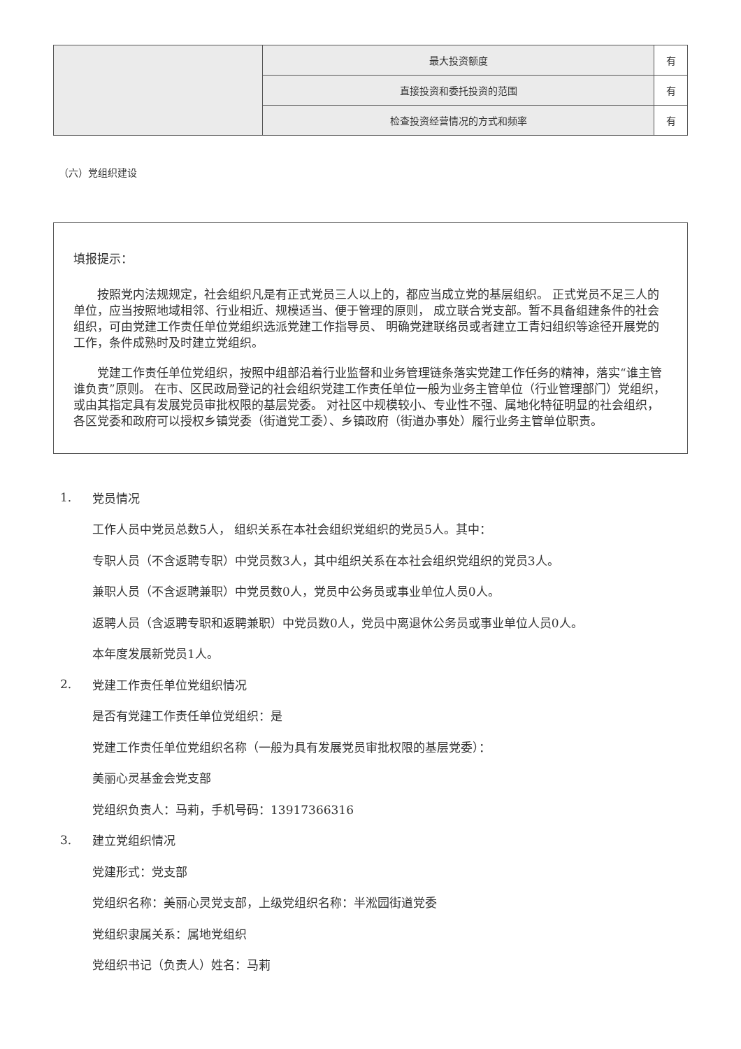| | 最大投资额度 | 有 |
| | 直接投资和委托投资的范围 | 有 |
| | 检查投资经营情况的方式和频率 | 有 |
（六）党组织建设
填报提示：
按照党内法规规定，社会组织凡是有正式党员三人以上的，都应当成立党的基层组织。 正式党员不足三人的单位，应当按照地域相邻、行业相近、规模适当、便于管理的原则， 成立联合党支部。暂不具备组建条件的社会组织，可由党建工作责任单位党组织选派党建工作指导员、 明确党建联络员或者建立工青妇组织等途径开展党的工作，条件成熟时及时建立党组织。
党建工作责任单位党组织，按照中组部沿着行业监督和业务管理链条落实党建工作任务的精神，落实“谁主管谁负责”原则。 在市、区民政局登记的社会组织党建工作责任单位一般为业务主管单位（行业管理部门）党组织，或由其指定具有发展党员审批权限的基层党委。 对社区中规模较小、专业性不强、属地化特征明显的社会组织，各区党委和政府可以授权乡镇党委（街道党工委）、乡镇政府（街道办事处）履行业务主管单位职责。
1. 党员情况
工作人员中党员总数5人， 组织关系在本社会组织党组织的党员5人。其中：
专职人员（不含返聘专职）中党员数3人，其中组织关系在本社会组织党组织的党员3人。
兼职人员（不含返聘兼职）中党员数0人，党员中公务员或事业单位人员0人。
返聘人员（含返聘专职和返聘兼职）中党员数0人，党员中离退休公务员或事业单位人员0人。
本年度发展新党员1人。
2. 党建工作责任单位党组织情况
是否有党建工作责任单位党组织：是
党建工作责任单位党组织名称（一般为具有发展党员审批权限的基层党委）：
美丽心灵基金会党支部
党组织负责人：马莉，手机号码：13917366316
3. 建立党组织情况
党建形式：党支部
党组织名称：美丽心灵党支部，上级党组织名称：半淞园街道党委
党组织隶属关系：属地党组织
党组织书记（负责人）姓名：马莉